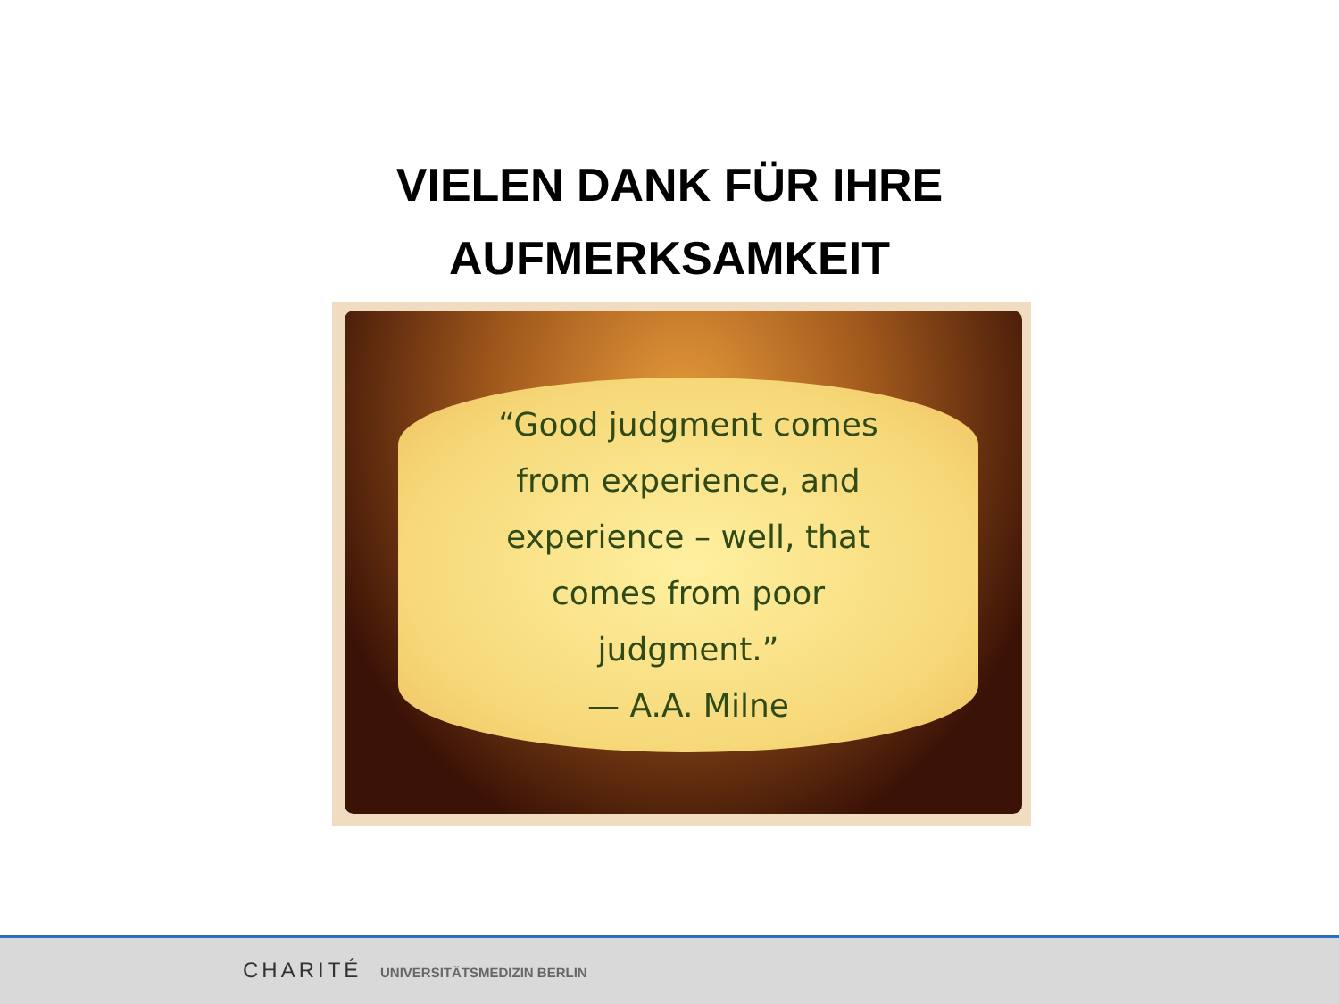VIELEN DANK FÜR IHRE
AUFMERKSAMKEIT
“Good judgment comes
from experience, and
experience – well, that
comes from poor
judgment.”
— A.A. Milne
CHARITÉ UNIVERSITÄTSMEDIZIN BERLIN